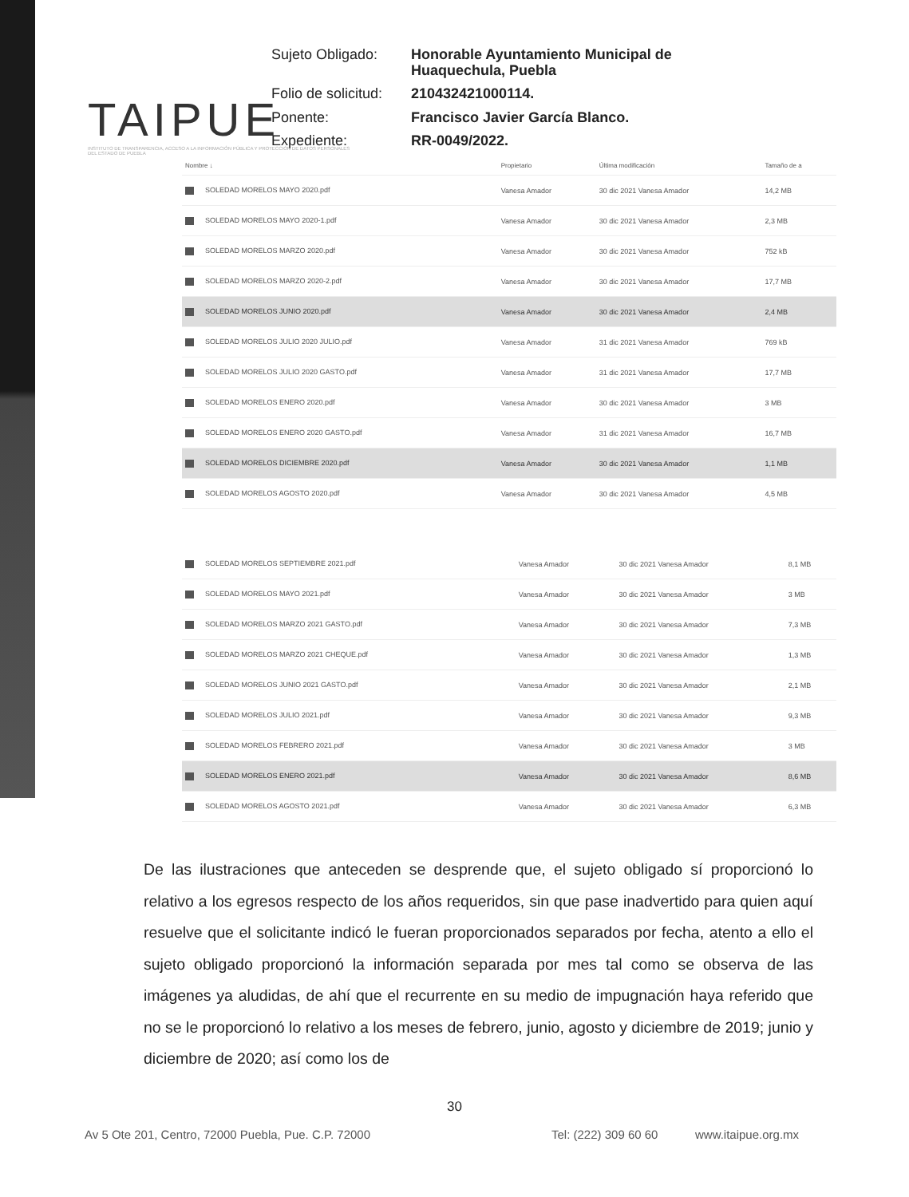TAIPUE
INSTITUTO DE TRANSPARENCIA, ACCESO A LA INFORMACIÓN PÚBLICA Y PROTECCIÓN DE DATOS PERSONALES DEL ESTADO DE PUEBLA
Sujeto Obligado: Honorable Ayuntamiento Municipal de Huaquechula, Puebla Folio de solicitud: 210432421000114. Ponente: Francisco Javier García Blanco. Expediente: RR-0049/2022.
| Nombre ↓ | Propietario | Última modificación | Tamaño de a |
| --- | --- | --- | --- |
| SOLEDAD MORELOS MAYO 2020.pdf | Vanesa Amador | 30 dic 2021 Vanesa Amador | 14,2 MB |
| SOLEDAD MORELOS MAYO 2020-1.pdf | Vanesa Amador | 30 dic 2021 Vanesa Amador | 2,3 MB |
| SOLEDAD MORELOS MARZO 2020.pdf | Vanesa Amador | 30 dic 2021 Vanesa Amador | 752 kB |
| SOLEDAD MORELOS MARZO 2020-2.pdf | Vanesa Amador | 30 dic 2021 Vanesa Amador | 17,7 MB |
| SOLEDAD MORELOS JUNIO 2020.pdf | Vanesa Amador | 30 dic 2021 Vanesa Amador | 2,4 MB |
| SOLEDAD MORELOS JULIO 2020 JULIO.pdf | Vanesa Amador | 31 dic 2021 Vanesa Amador | 769 kB |
| SOLEDAD MORELOS JULIO 2020 GASTO.pdf | Vanesa Amador | 31 dic 2021 Vanesa Amador | 17,7 MB |
| SOLEDAD MORELOS ENERO 2020.pdf | Vanesa Amador | 30 dic 2021 Vanesa Amador | 3 MB |
| SOLEDAD MORELOS ENERO 2020 GASTO.pdf | Vanesa Amador | 31 dic 2021 Vanesa Amador | 16,7 MB |
| SOLEDAD MORELOS DICIEMBRE 2020.pdf | Vanesa Amador | 30 dic 2021 Vanesa Amador | 1,1 MB |
| SOLEDAD MORELOS AGOSTO 2020.pdf | Vanesa Amador | 30 dic 2021 Vanesa Amador | 4,5 MB |
| SOLEDAD MORELOS SEPTIEMBRE 2021.pdf | Vanesa Amador | 30 dic 2021 Vanesa Amador | 8,1 MB |
| SOLEDAD MORELOS MAYO 2021.pdf | Vanesa Amador | 30 dic 2021 Vanesa Amador | 3 MB |
| SOLEDAD MORELOS MARZO 2021 GASTO.pdf | Vanesa Amador | 30 dic 2021 Vanesa Amador | 7,3 MB |
| SOLEDAD MORELOS MARZO 2021 CHEQUE.pdf | Vanesa Amador | 30 dic 2021 Vanesa Amador | 1,3 MB |
| SOLEDAD MORELOS JUNIO 2021 GASTO.pdf | Vanesa Amador | 30 dic 2021 Vanesa Amador | 2,1 MB |
| SOLEDAD MORELOS JULIO 2021.pdf | Vanesa Amador | 30 dic 2021 Vanesa Amador | 9,3 MB |
| SOLEDAD MORELOS FEBRERO 2021.pdf | Vanesa Amador | 30 dic 2021 Vanesa Amador | 3 MB |
| SOLEDAD MORELOS ENERO 2021.pdf | Vanesa Amador | 30 dic 2021 Vanesa Amador | 8,6 MB |
| SOLEDAD MORELOS AGOSTO 2021.pdf | Vanesa Amador | 30 dic 2021 Vanesa Amador | 6,3 MB |
De las ilustraciones que anteceden se desprende que, el sujeto obligado sí proporcionó lo relativo a los egresos respecto de los años requeridos, sin que pase inadvertido para quien aquí resuelve que el solicitante indicó le fueran proporcionados separados por fecha, atento a ello el sujeto obligado proporcionó la información separada por mes tal como se observa de las imágenes ya aludidas, de ahí que el recurrente en su medio de impugnación haya referido que no se le proporcionó lo relativo a los meses de febrero, junio, agosto y diciembre de 2019; junio y diciembre de 2020; así como los de
30
Av 5 Ote 201, Centro, 72000 Puebla, Pue. C.P. 72000 Tel: (222) 309 60 60 www.itaipue.org.mx